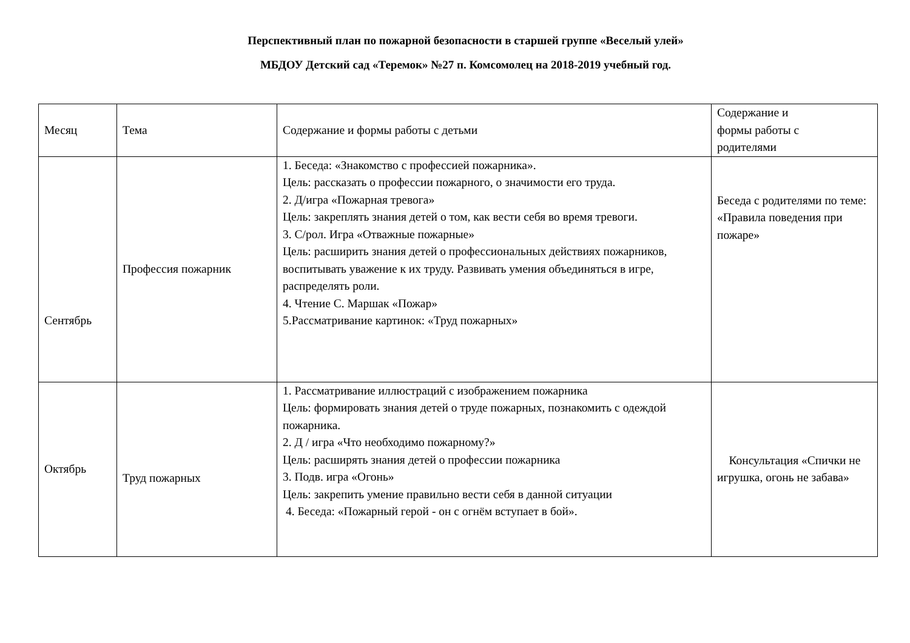Перспективный план по пожарной безопасности в старшей группе «Веселый улей»
МБДОУ Детский сад «Теремок» №27 п. Комсомолец на 2018-2019 учебный год.
| Месяц | Тема | Содержание и формы работы с детьми | Содержание и формы работы с родителями |
| Сентябрь | Профессия пожарник | 1. Беседа: «Знакомство с профессией пожарника». Цель: рассказать о профессии пожарного, о значимости его труда. 2. Д/игра «Пожарная тревога» Цель: закреплять знания детей о том, как вести себя во время тревоги. 3. С/рол. Игра «Отважные пожарные» Цель: расширить знания детей о профессиональных действиях пожарников, воспитывать уважение к их труду. Развивать умения объединяться в игре, распределять роли. 4. Чтение С. Маршак «Пожар» 5.Рассматривание картинок: «Труд пожарных» | Беседа с родителями по теме: «Правила поведения при пожаре» |
| Октябрь | Труд пожарных | 1. Рассматривание иллюстраций с изображением пожарника Цель: формировать знания детей о труде пожарных, познакомить с одеждой пожарника. 2. Д / игра «Что необходимо пожарному?» Цель: расширять знания детей о профессии пожарника 3. Подв. игра «Огонь» Цель: закрепить умение правильно вести себя в данной ситуации 4. Беседа: «Пожарный герой - он с огнём вступает в бой». | Консультация «Спички не игрушка, огонь не забава» |